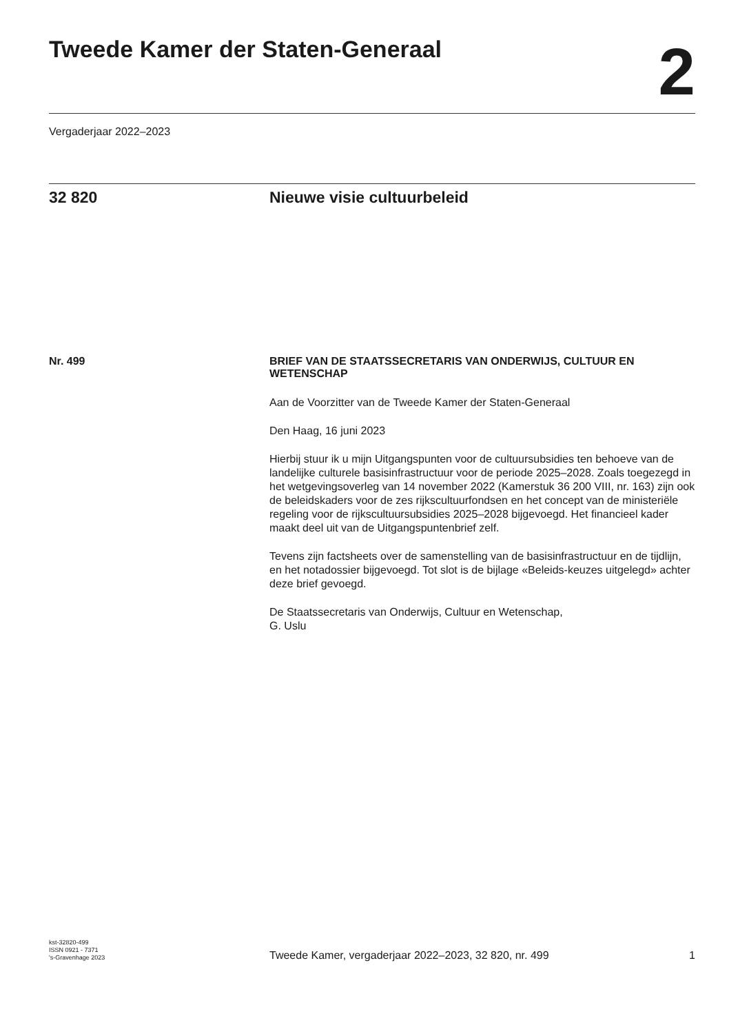Tweede Kamer der Staten-Generaal
2
Vergaderjaar 2022–2023
32 820 Nieuwe visie cultuurbeleid
Nr. 499
BRIEF VAN DE STAATSSECRETARIS VAN ONDERWIJS, CULTUUR EN WETENSCHAP
Aan de Voorzitter van de Tweede Kamer der Staten-Generaal
Den Haag, 16 juni 2023
Hierbij stuur ik u mijn Uitgangspunten voor de cultuursubsidies ten behoeve van de landelijke culturele basisinfrastructuur voor de periode 2025–2028. Zoals toegezegd in het wetgevingsoverleg van 14 november 2022 (Kamerstuk 36 200 VIII, nr. 163) zijn ook de beleidskaders voor de zes rijkscultuurfondsen en het concept van de ministeriële regeling voor de rijkscultuursubsidies 2025–2028 bijgevoegd. Het financieel kader maakt deel uit van de Uitgangspuntenbrief zelf.
Tevens zijn factsheets over de samenstelling van de basisinfrastructuur en de tijdlijn, en het notadossier bijgevoegd. Tot slot is de bijlage «Beleids-keuzes uitgelegd» achter deze brief gevoegd.
De Staatssecretaris van Onderwijs, Cultuur en Wetenschap,
G. Uslu
kst-32820-499
ISSN 0921 - 7371
's-Gravenhage 2023
Tweede Kamer, vergaderjaar 2022–2023, 32 820, nr. 499
1